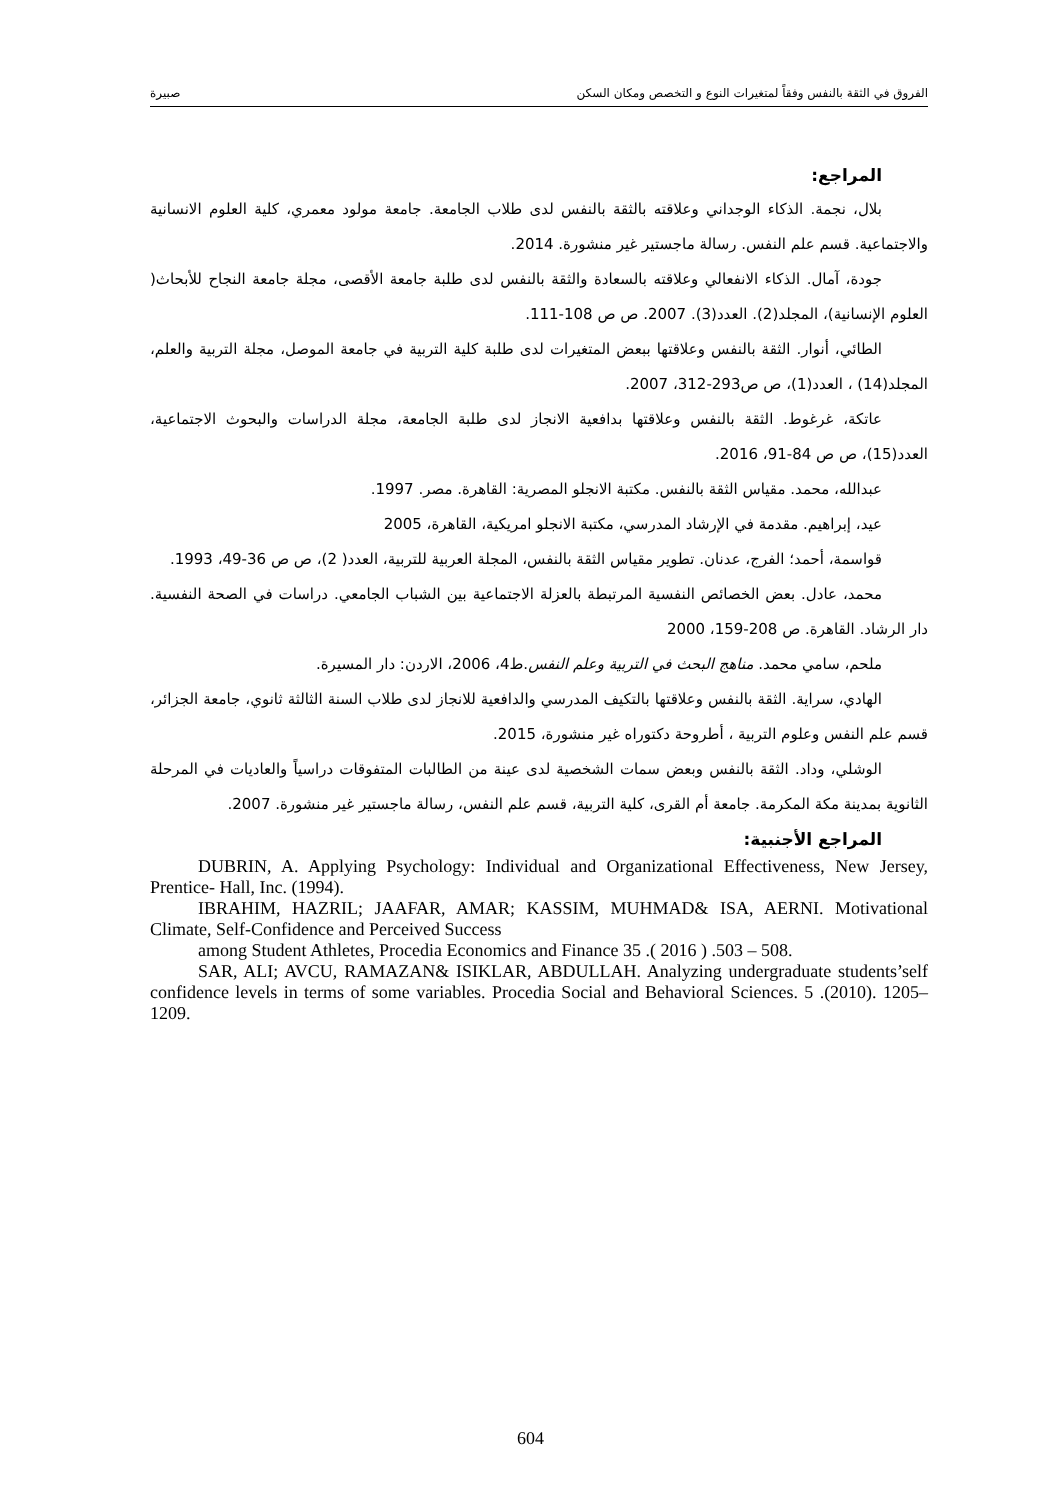الفروق في الثقة بالنفس وفقاً لمتغيرات النوع و التخصص ومكان السكن صبيرة
المراجع:
بلال، نجمة. الذكاء الوجداني وعلاقته بالثقة بالنفس لدى طلاب الجامعة. جامعة مولود معمري، كلية العلوم الانسانية والاجتماعية. قسم علم النفس. رسالة ماجستير غير منشورة. 2014.
جودة، آمال. الذكاء الانفعالي وعلاقته بالسعادة والثقة بالنفس لدى طلبة جامعة الأقصى، مجلة جامعة النجاح للأبحاث( العلوم الإنسانية)، المجلد(2). العدد(3). 2007. ص ص 108-111.
الطائي، أنوار. الثقة بالنفس وعلاقتها ببعض المتغيرات لدى طلبة كلية التربية في جامعة الموصل، مجلة التربية والعلم، المجلد(14) ، العدد(1)، ص ص293-312، 2007.
عاتكة، غرغوط. الثقة بالنفس وعلاقتها بدافعية الانجاز لدى طلبة الجامعة، مجلة الدراسات والبحوث الاجتماعية، العدد(15)، ص ص 84-91، 2016.
عبدالله، محمد. مقياس الثقة بالنفس. مكتبة الانجلو المصرية: القاهرة. مصر. 1997.
عيد، إبراهيم. مقدمة في الإرشاد المدرسي، مكتبة الانجلو امريكية، القاهرة، 2005
قواسمة، أحمد؛ الفرج، عدنان. تطوير مقياس الثقة بالنفس، المجلة العربية للتربية، العدد( 2)، ص ص 36-49، 1993.
محمد، عادل. بعض الخصائص النفسية المرتبطة بالعزلة الاجتماعية بين الشباب الجامعي. دراسات في الصحة النفسية. دار الرشاد. القاهرة. ص 208-159، 2000
ملحم، سامي محمد. مناهج البحث في التربية وعلم النفس.ط4، 2006، الاردن: دار المسيرة.
الهادي، سراية. الثقة بالنفس وعلاقتها بالتكيف المدرسي والدافعية للانجاز لدى طلاب السنة الثالثة ثانوي، جامعة الجزائر، قسم علم النفس وعلوم التربية ، أطروحة دكتوراه غير منشورة، 2015.
الوشلي، وداد. الثقة بالنفس وبعض سمات الشخصية لدى عينة من الطالبات المتفوقات دراسياً والعاديات في المرحلة الثانوية بمدينة مكة المكرمة. جامعة أم القرى، كلية التربية، قسم علم النفس، رسالة ماجستير غير منشورة. 2007.
المراجع الأجنبية:
DUBRIN, A. Applying Psychology: Individual and Organizational Effectiveness, New Jersey, Prentice- Hall, Inc. (1994).
IBRAHIM, HAZRIL; JAAFAR, AMAR; KASSIM, MUHMAD& ISA, AERNI. Motivational Climate, Self-Confidence and Perceived Success
among Student Athletes, Procedia Economics and Finance 35 .( 2016 ) .503 – 508.
SAR, ALI; AVCU, RAMAZAN& ISIKLAR, ABDULLAH. Analyzing undergraduate students’self confidence levels in terms of some variables. Procedia Social and Behavioral Sciences. 5 .(2010). 1205–1209.
604